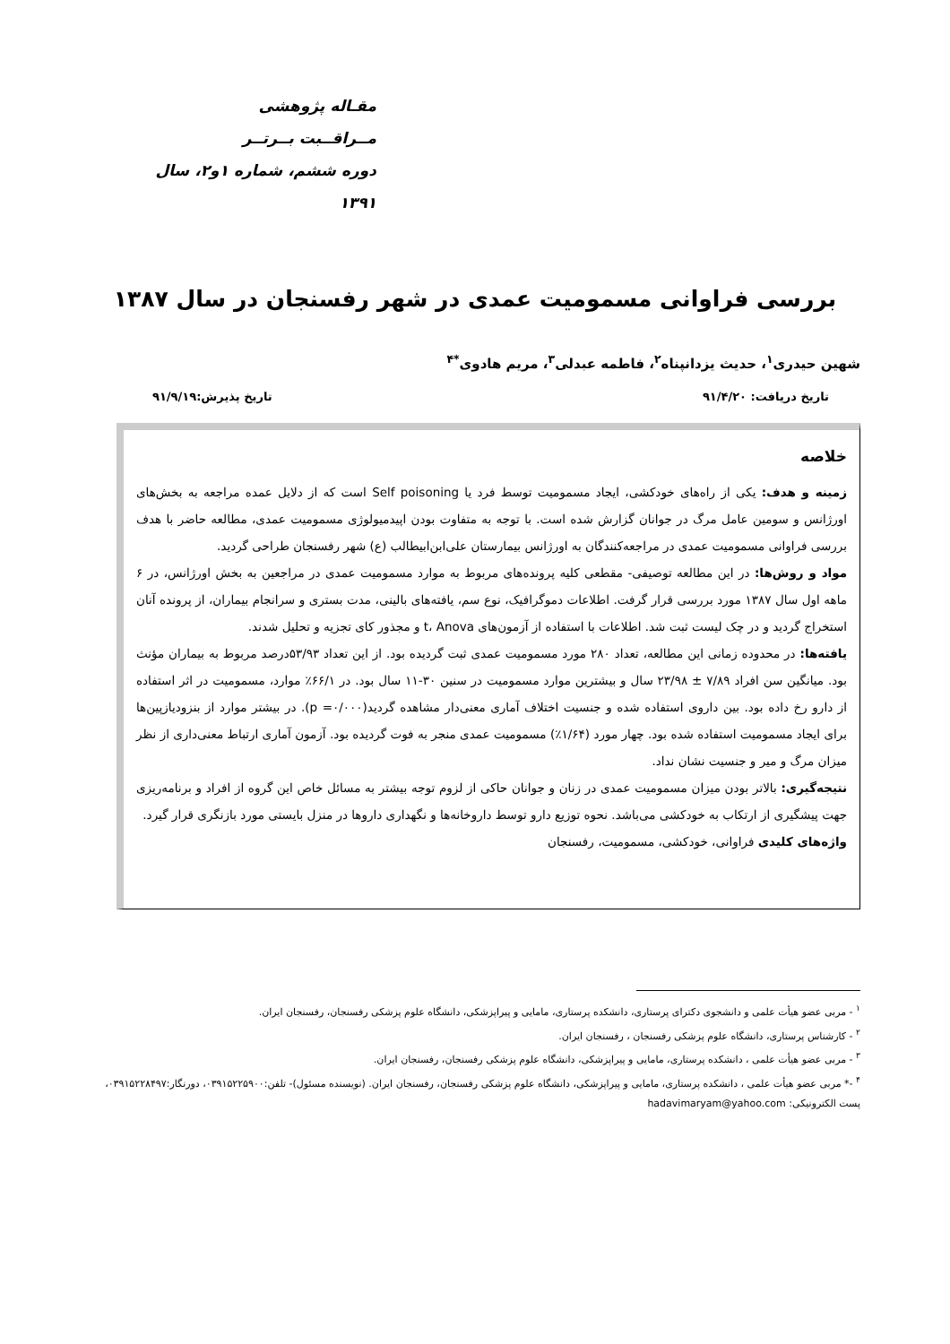مقـاله پژوهشی
مــراقــبت بــرتــر
دوره ششم، شماره ۱و۲، سال ۱۳۹۱
بررسی فراوانی مسمومیت عمدی در شهر رفسنجان در سال ۱۳۸۷
شهین حیدری<sup>۱</sup>، حدیث یزدانپناه<sup>۲</sup>، فاطمه عبدلی<sup>۳</sup>، مریم هادوی<sup>*۴</sup>
تاریخ دریافت: ۹۱/۴/۲۰ تاریخ پذیرش:۹۱/۹/۱۹
خلاصه
زمینه و هدف: یکی از راه‌های خودکشی، ایجاد مسمومیت توسط فرد یا Self poisoning است که از دلایل عمده مراجعه به بخش‌های اورژانس و سومین عامل مرگ در جوانان گزارش شده است. با توجه به متفاوت بودن اپیدمیولوژی مسمومیت عمدی، مطالعه حاضر با هدف بررسی فراوانی مسمومیت عمدی در مراجعه‌کنندگان به اورژانس بیمارستان علی‌ابن‌ابیطالب (ع) شهر رفسنجان طراحی گردید.
مواد و روش‌ها: در این مطالعه توصیفی- مقطعی کلیه پرونده‌های مربوط به موارد مسمومیت عمدی در مراجعین به بخش اورژانس، در ۶ ماهه اول سال ۱۳۸۷ مورد بررسی قرار گرفت. اطلاعات دموگرافیک، نوع سم، یافته‌های بالینی، مدت بستری و سرانجام بیماران، از پرونده آنان استخراج گردید و در چک لیست ثبت شد. اطلاعات با استفاده از آزمون‌های t، Anova و مجذور کای تجزیه و تحلیل شدند.
یافته‌ها: در محدوده زمانی این مطالعه، تعداد ۲۸۰ مورد مسمومیت عمدی ثبت گردیده بود. از این تعداد ۵۳/۹۳درصد مربوط به بیماران مؤنث بود. میانگین سن افراد ۷/۸۹ ± ۲۳/۹۸ سال و بیشترین موارد مسمومیت در سنین ۳۰-۱۱ سال بود. در ۶۶/۱٪ موارد، مسمومیت در اثر استفاده از دارو رخ داده بود. بین داروی استفاده شده و جنسیت اختلاف آماری معنی‌دار مشاهده گردید(p =۰/۰۰۰). در بیشتر موارد از بنزودیازپین‌ها برای ایجاد مسمومیت استفاده شده بود. چهار مورد (۱/۶۴٪) مسمومیت عمدی منجر به فوت گردیده بود. آزمون آماری ارتباط معنی‌داری از نظر میزان مرگ و میر و جنسیت نشان نداد.
نتیجه‌گیری: بالاتر بودن میزان مسمومیت عمدی در زنان و جوانان حاکی از لزوم توجه بیشتر به مسائل خاص این گروه از افراد و برنامه‌ریزی جهت پیشگیری از ارتکاب به خودکشی می‌باشد. نحوه توزیع دارو توسط داروخانه‌ها و نگهداری داروها در منزل بایستی مورد بازنگری قرار گیرد.
واژه‌های کلیدی فراوانی، خودکشی، مسمومیت، رفسنجان
<sup>۱</sup> - مربی عضو هیأت علمی و دانشجوی دکترای پرستاری، دانشکده پرستاری، مامایی و پیراپزشکی، دانشگاه علوم پزشکی رفسنجان، رفسنجان ایران.
<sup>۲</sup> - کارشناس پرستاری، دانشگاه علوم پزشکی رفسنجان ، رفسنجان ایران.
<sup>۳</sup> - مربی عضو هیأت علمی ، دانشکده پرستاری، مامایی و پیراپزشکی، دانشگاه علوم پزشکی رفسنجان، رفسنجان ایران.
<sup>۴</sup> -* مربی عضو هیأت علمی ، دانشکده پرستاری، مامایی و پیراپزشکی، دانشگاه علوم پزشکی رفسنجان، رفسنجان ایران. (نویسنده مسئول)- تلفن:۰۳۹۱۵۲۲۵۹۰۰، دورنگار:۰۳۹۱۵۲۲۸۴۹۷، پست الکترونیکی: hadavimaryam@yahoo.com